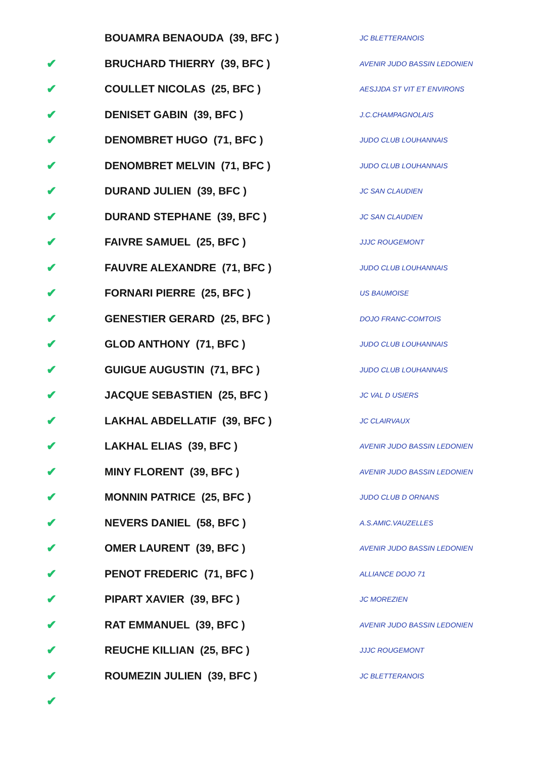| | BOUAMRA BENAOUDA (39, BFC ) | JC BLETTERANOIS |
| ✔ | BRUCHARD THIERRY (39, BFC ) | AVENIR JUDO BASSIN LEDONIEN |
| ✔ | COULLET NICOLAS (25, BFC ) | AESJJDA ST VIT ET ENVIRONS |
| ✔ | DENISET GABIN (39, BFC ) | J.C.CHAMPAGNOLAIS |
| ✔ | DENOMBRET HUGO (71, BFC ) | JUDO CLUB LOUHANNAIS |
| ✔ | DENOMBRET MELVIN (71, BFC ) | JUDO CLUB LOUHANNAIS |
| ✔ | DURAND JULIEN (39, BFC ) | JC SAN CLAUDIEN |
| ✔ | DURAND STEPHANE (39, BFC ) | JC SAN CLAUDIEN |
| ✔ | FAIVRE SAMUEL (25, BFC ) | JJJC ROUGEMONT |
| ✔ | FAUVRE ALEXANDRE (71, BFC ) | JUDO CLUB LOUHANNAIS |
| ✔ | FORNARI PIERRE (25, BFC ) | US BAUMOISE |
| ✔ | GENESTIER GERARD (25, BFC ) | DOJO FRANC-COMTOIS |
| ✔ | GLOD ANTHONY (71, BFC ) | JUDO CLUB LOUHANNAIS |
| ✔ | GUIGUE AUGUSTIN (71, BFC ) | JUDO CLUB LOUHANNAIS |
| ✔ | JACQUE SEBASTIEN (25, BFC ) | JC VAL D USIERS |
| ✔ | LAKHAL ABDELLATIF (39, BFC ) | JC CLAIRVAUX |
| ✔ | LAKHAL ELIAS (39, BFC ) | AVENIR JUDO BASSIN LEDONIEN |
| ✔ | MINY FLORENT (39, BFC ) | AVENIR JUDO BASSIN LEDONIEN |
| ✔ | MONNIN PATRICE (25, BFC ) | JUDO CLUB D ORNANS |
| ✔ | NEVERS DANIEL (58, BFC ) | A.S.AMIC.VAUZELLES |
| ✔ | OMER LAURENT (39, BFC ) | AVENIR JUDO BASSIN LEDONIEN |
| ✔ | PENOT FREDERIC (71, BFC ) | ALLIANCE DOJO 71 |
| ✔ | PIPART XAVIER (39, BFC ) | JC MOREZIEN |
| ✔ | RAT EMMANUEL (39, BFC ) | AVENIR JUDO BASSIN LEDONIEN |
| ✔ | REUCHE KILLIAN (25, BFC ) | JJJC ROUGEMONT |
| ✔ | ROUMEZIN JULIEN (39, BFC ) | JC BLETTERANOIS |
| ✔ | | |